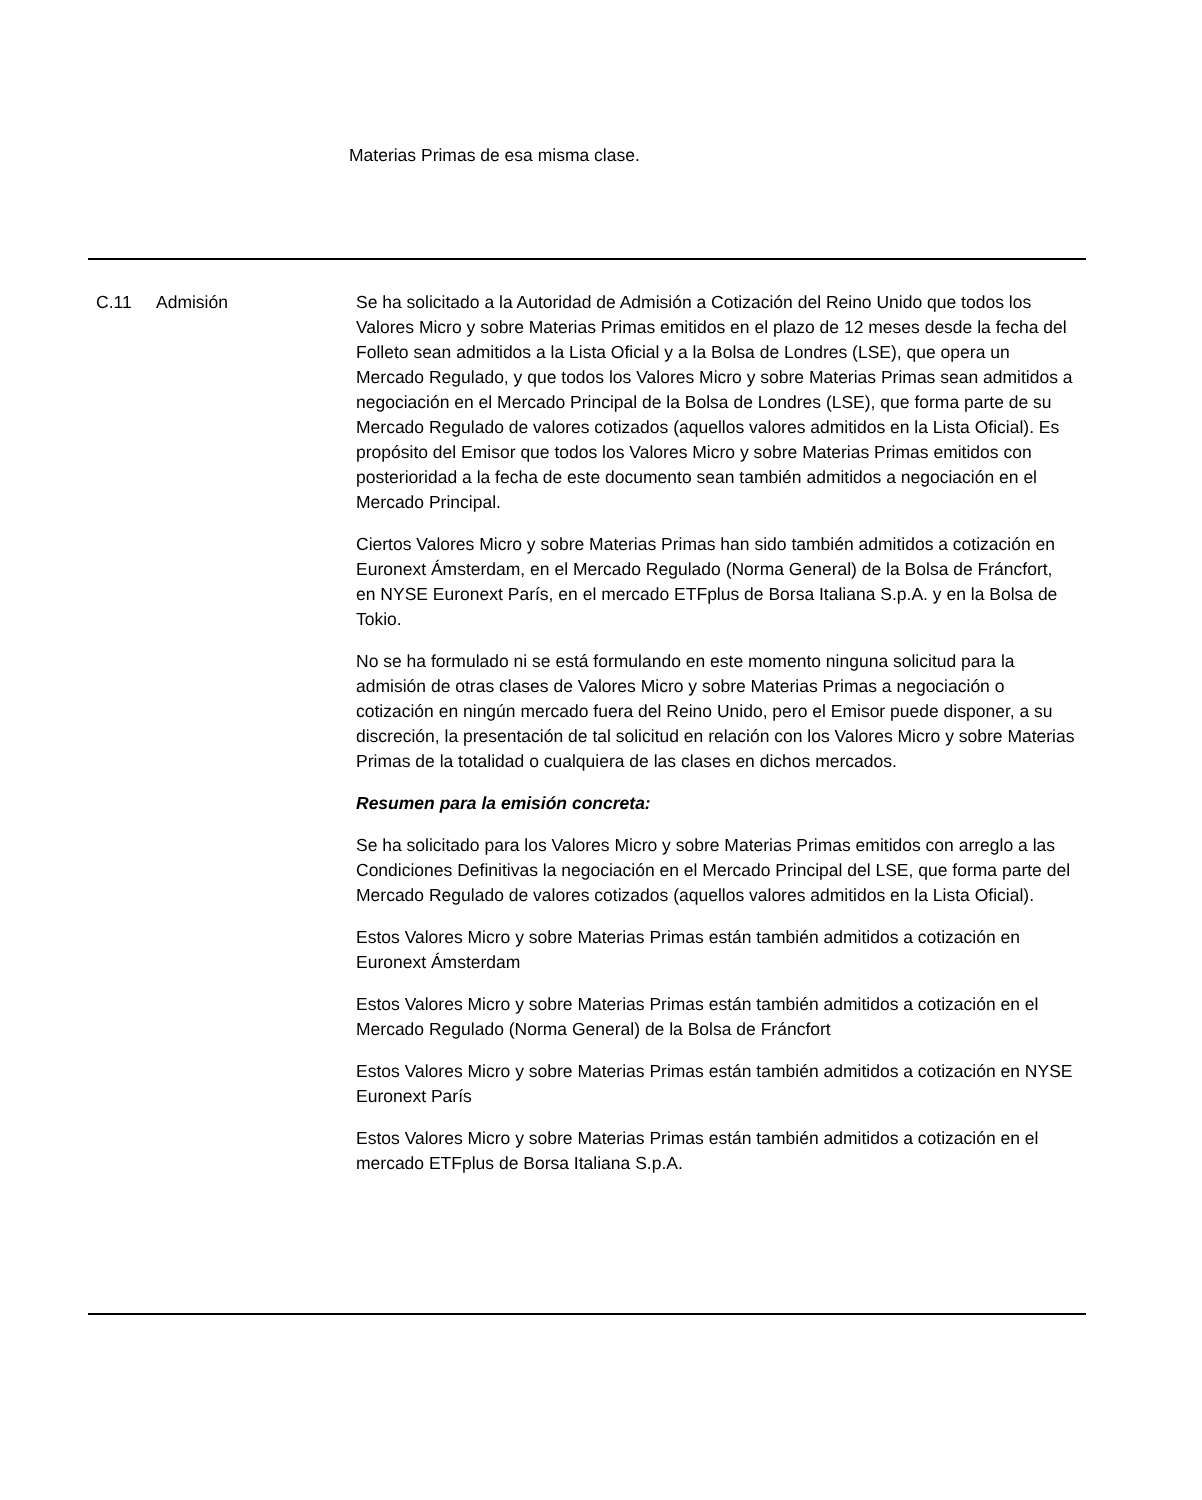Materias Primas de esa misma clase.
| C.11 | Admisión | Se ha solicitado a la Autoridad de Admisión a Cotización del Reino Unido que todos los Valores Micro y sobre Materias Primas emitidos en el plazo de 12 meses desde la fecha del Folleto sean admitidos a la Lista Oficial y a la Bolsa de Londres (LSE), que opera un Mercado Regulado, y que todos los Valores Micro y sobre Materias Primas sean admitidos a negociación en el Mercado Principal de la Bolsa de Londres (LSE), que forma parte de su Mercado Regulado de valores cotizados (aquellos valores admitidos en la Lista Oficial). Es propósito del Emisor que todos los Valores Micro y sobre Materias Primas emitidos con posterioridad a la fecha de este documento sean también admitidos a negociación en el Mercado Principal. Ciertos Valores Micro y sobre Materias Primas han sido también admitidos a cotización en Euronext Ámsterdam, en el Mercado Regulado (Norma General) de la Bolsa de Fráncfort, en NYSE Euronext París, en el mercado ETFplus de Borsa Italiana S.p.A. y en la Bolsa de Tokio. No se ha formulado ni se está formulando en este momento ninguna solicitud para la admisión de otras clases de Valores Micro y sobre Materias Primas a negociación o cotización en ningún mercado fuera del Reino Unido, pero el Emisor puede disponer, a su discreción, la presentación de tal solicitud en relación con los Valores Micro y sobre Materias Primas de la totalidad o cualquiera de las clases en dichos mercados. Resumen para la emisión concreta: Se ha solicitado para los Valores Micro y sobre Materias Primas emitidos con arreglo a las Condiciones Definitivas la negociación en el Mercado Principal del LSE, que forma parte del Mercado Regulado de valores cotizados (aquellos valores admitidos en la Lista Oficial). Estos Valores Micro y sobre Materias Primas están también admitidos a cotización en Euronext Ámsterdam Estos Valores Micro y sobre Materias Primas están también admitidos a cotización en el Mercado Regulado (Norma General) de la Bolsa de Fráncfort Estos Valores Micro y sobre Materias Primas están también admitidos a cotización en NYSE Euronext París Estos Valores Micro y sobre Materias Primas están también admitidos a cotización en el mercado ETFplus de Borsa Italiana S.p.A. |